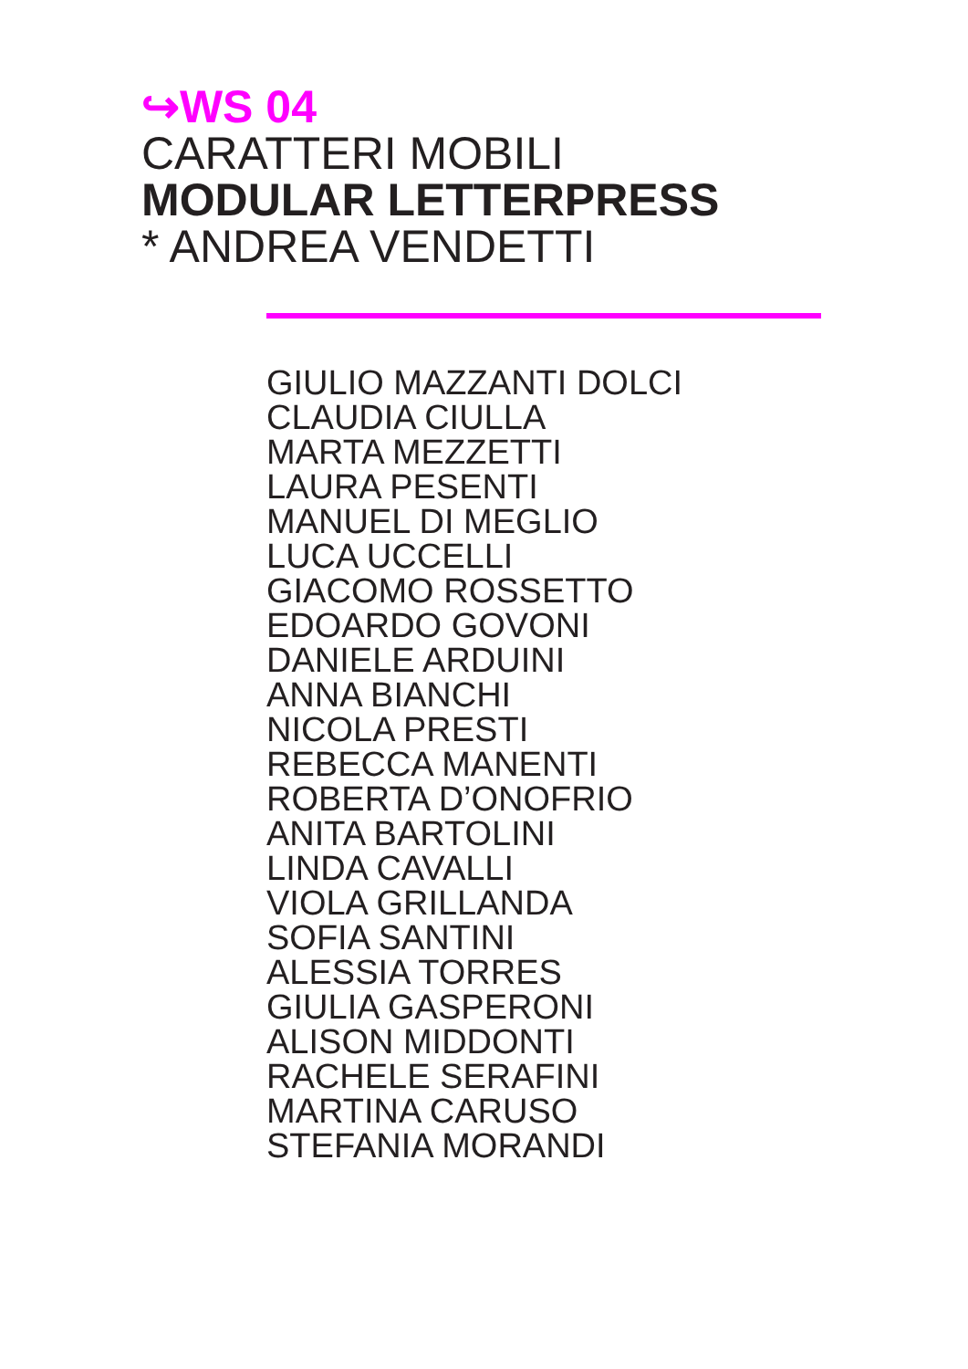↪WS 04
CARATTERI MOBILI
MODULAR LETTERPRESS
* ANDREA VENDETTI
GIULIO MAZZANTI DOLCI
CLAUDIA CIULLA
MARTA MEZZETTI
LAURA PESENTI
MANUEL DI MEGLIO
LUCA UCCELLI
GIACOMO ROSSETTO
EDOARDO GOVONI
DANIELE ARDUINI
ANNA BIANCHI
NICOLA PRESTI
REBECCA MANENTI
ROBERTA D’ONOFRIO
ANITA BARTOLINI
LINDA CAVALLI
VIOLA GRILLANDA
SOFIA SANTINI
ALESSIA TORRES
GIULIA GASPERONI
ALISON MIDDONTI
RACHELE SERAFINI
MARTINA CARUSO
STEFANIA MORANDI